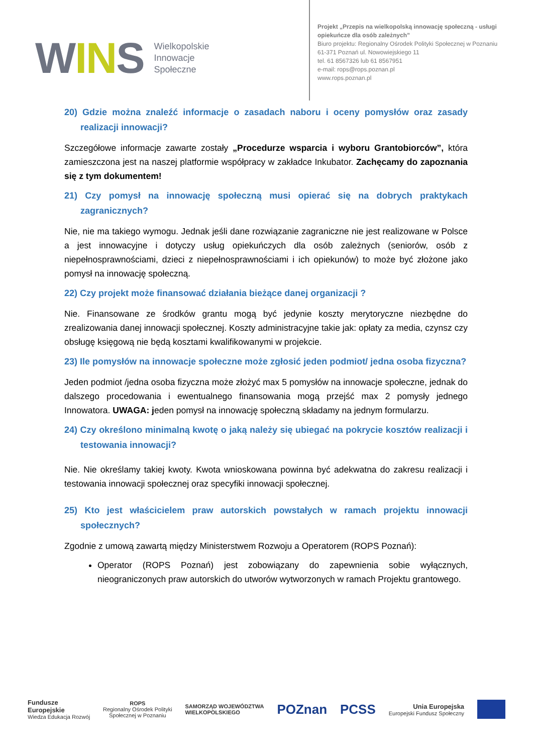WINS
Wielkopolskie
Innowacje
Społeczne
Projekt „Przepis na wielkopolską innowację społeczną - usługi
opiekuńcze dla osób zależnych”
Biuro projektu: Regionalny Ośrodek Polityki Społecznej w Poznaniu
61-371 Poznań ul. Nowowiejskiego 11
tel. 61 8567326 lub 61 8567951
e-mail: rops@rops.poznan.pl
www.rops.poznan.pl
20) Gdzie można znaleźć informacje o zasadach naboru i oceny pomysłów oraz zasady realizacji innowacji?
Szczegółowe informacje zawarte zostały „Procedurze wsparcia i wyboru Grantobiorców”, która zamieszczona jest na naszej platformie współpracy w zakładce Inkubator. Zachęcamy do zapoznania się z tym dokumentem!
21) Czy pomysł na innowację społeczną musi opierać się na dobrych praktykach zagranicznych?
Nie, nie ma takiego wymogu. Jednak jeśli dane rozwiązanie zagraniczne nie jest realizowane w Polsce a jest innowacyjne i dotyczy usług opiekuńczych dla osób zależnych (seniorów, osób z niepełnosprawnościami, dzieci z niepełnosprawnościami i ich opiekunów) to może być złożone jako pomysł na innowację społeczną.
22) Czy projekt może finansować działania bieżące danej organizacji ?
Nie. Finansowane ze środków grantu mogą być jedynie koszty merytoryczne niezbędne do zrealizowania danej innowacji społecznej. Koszty administracyjne takie jak: opłaty za media, czynsz czy obsługę księgową nie będą kosztami kwalifikowanymi w projekcie.
23) Ile pomysłów na innowacje społeczne może zgłosić jeden podmiot/ jedna osoba fizyczna?
Jeden podmiot /jedna osoba fizyczna może złożyć max 5 pomysłów na innowacje społeczne, jednak do dalszego procedowania i ewentualnego finansowania mogą przejść max 2 pomysły jednego Innowatora. UWAGA: jeden pomysł na innowację społeczną składamy na jednym formularzu.
24) Czy określono minimalną kwotę o jaką należy się ubiegać na pokrycie kosztów realizacji i testowania innowacji?
Nie. Nie określamy takiej kwoty. Kwota wnioskowana powinna być adekwatna do zakresu realizacji i testowania innowacji społecznej oraz specyfiki innowacji społecznej.
25) Kto jest właścicielem praw autorskich powstałych w ramach projektu innowacji społecznych?
Zgodnie z umową zawartą między Ministerstwem Rozwoju a Operatorem (ROPS Poznań):
Operator (ROPS Poznań) jest zobowiązany do zapewnienia sobie wyłącznych, nieograniczonych praw autorskich do utworów wytworzonych w ramach Projektu grantowego.
Fundusze
Europejskie
Wiedza Edukacja Rozwój
ROPS
Regionalny Ośrodek Polityki
Społecznej w Poznaniu
SAMORZĄD WOJEWÓDZTWA
WIELKOPOLSKIEGO
POZnan PCSS
Unia Europejska
Europejski Fundusz Społeczny